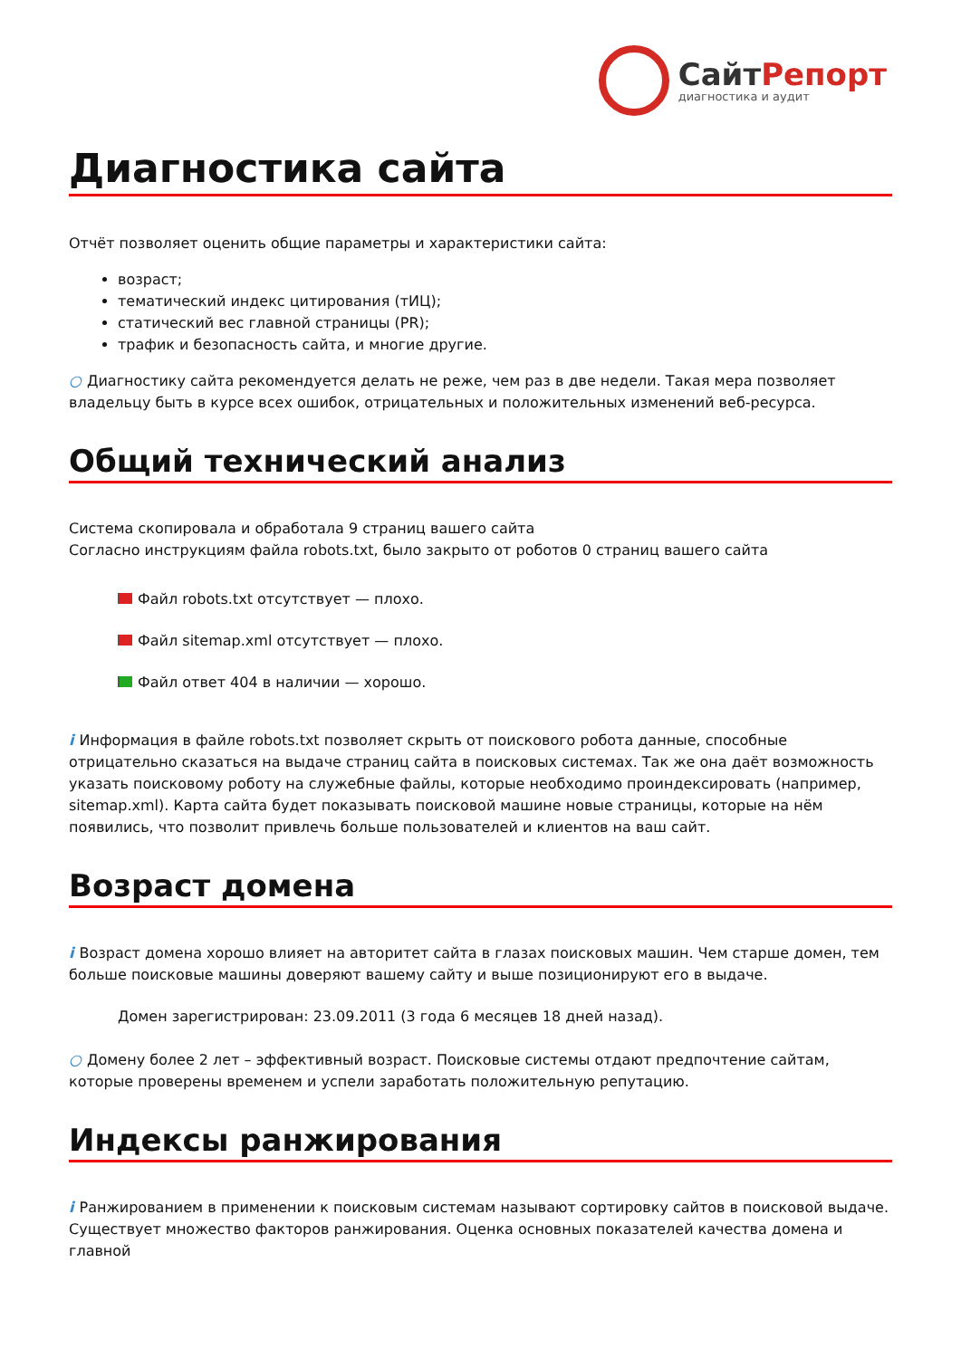СайтРепорт
диагностика и аудит
Диагностика сайта
Отчёт позволяет оценить общие параметры и характеристики сайта:
возраст;
тематический индекс цитирования (тИЦ);
статический вес главной страницы (PR);
трафик и безопасность сайта, и многие другие.
○ Диагностику сайта рекомендуется делать не реже, чем раз в две недели. Такая мера позволяет владельцу быть в курсе всех ошибок, отрицательных и положительных изменений веб-ресурса.
Общий технический анализ
Система скопировала и обработала 9 страниц вашего сайта
Согласно инструкциям файла robots.txt, было закрыто от роботов 0 страниц вашего сайта
Файл robots.txt отсутствует — плохо.
Файл sitemap.xml отсутствует — плохо.
Файл ответ 404 в наличии — хорошо.
i Информация в файле robots.txt позволяет скрыть от поискового робота данные, способные отрицательно сказаться на выдаче страниц сайта в поисковых системах. Так же она даёт возможность указать поисковому роботу на служебные файлы, которые необходимо проиндексировать (например, sitemap.xml). Карта сайта будет показывать поисковой машине новые страницы, которые на нём появились, что позволит привлечь больше пользователей и клиентов на ваш сайт.
Возраст домена
i Возраст домена хорошо влияет на авторитет сайта в глазах поисковых машин. Чем старше домен, тем больше поисковые машины доверяют вашему сайту и выше позиционируют его в выдаче.
Домен зарегистрирован: 23.09.2011 (3 года 6 месяцев 18 дней назад).
○ Домену более 2 лет – эффективный возраст. Поисковые системы отдают предпочтение сайтам, которые проверены временем и успели заработать положительную репутацию.
Индексы ранжирования
i Ранжированием в применении к поисковым системам называют сортировку сайтов в поисковой выдаче. Существует множество факторов ранжирования. Оценка основных показателей качества домена и главной